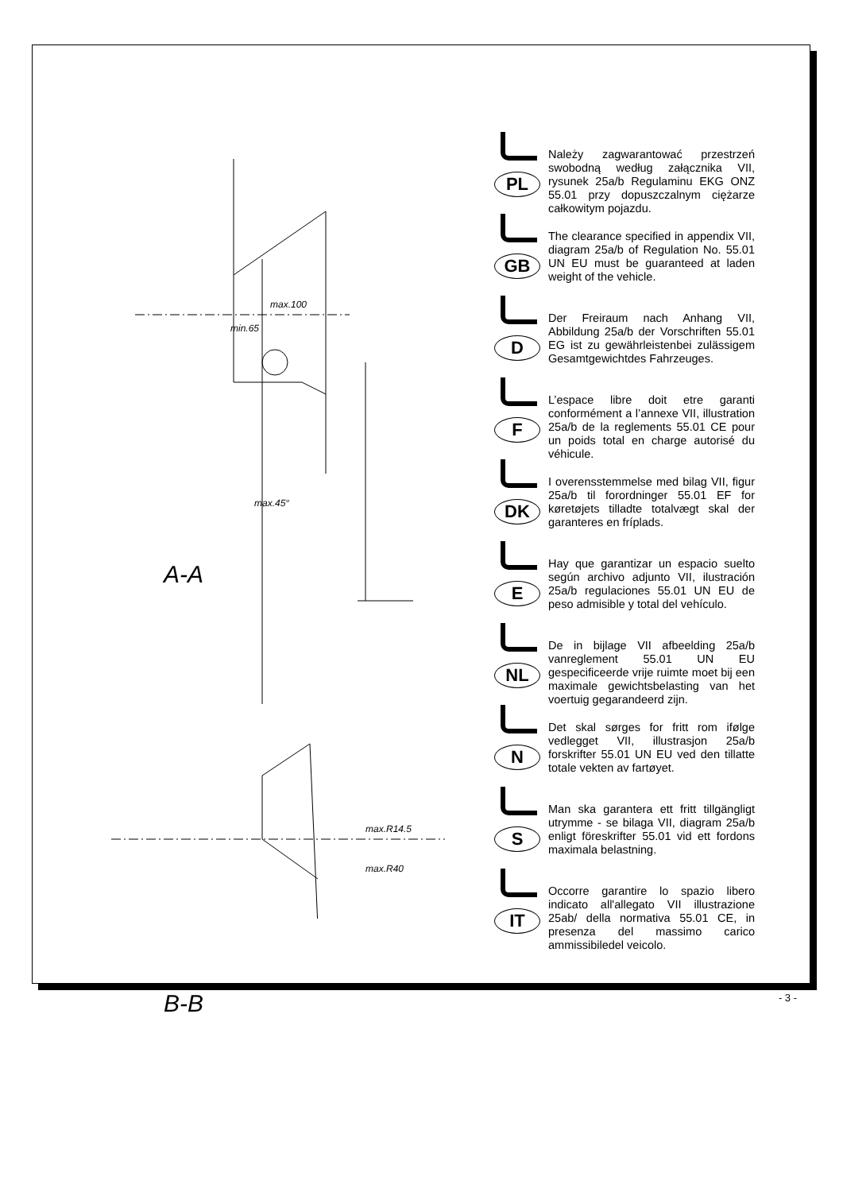A-A
B-B
max.100
min.65
max.45°
max.R14.5
max.R40
PL
Należy zagwarantować przestrzeń swobodną według załącznika VII, rysunek 25a/b Regulaminu EKG ONZ 55.01 przy dopuszczalnym ciężarze całkowitym pojazdu.
GB
The clearance specified in appendix VII, diagram 25a/b of Regulation No. 55.01 UN EU must be guaranteed at laden weight of the vehicle.
D
Der Freiraum nach Anhang VII, Abbildung 25a/b der Vorschriften 55.01 EG ist zu gewährleistenbei zulässigem Gesamtgewichtdes Fahrzeuges.
F
L’espace libre doit etre garanti conformément a l’annexe VII, illustration 25a/b de la reglements 55.01 CE pour un poids total en charge autorisé du véhicule.
DK
I overensstemmelse med bilag VII, figur 25a/b til forordninger 55.01 EF for køretøjets tilladte totalvægt skal der garanteres en fríplads.
E
Hay que garantizar un espacio suelto según archivo adjunto VII, ilustración 25a/b regulaciones 55.01 UN EU de peso admisible y total del vehículo.
NL
De in bijlage VII afbeelding 25a/b vanreglement 55.01 UN EU gespecificeerde vrije ruimte moet bij een maximale gewichtsbelasting van het voertuig gegarandeerd zijn.
N
Det skal sørges for fritt rom ifølge vedlegget VII, illustrasjon 25a/b forskrifter 55.01 UN EU ved den tillatte totale vekten av fartøyet.
S
Man ska garantera ett fritt tillgängligt utrymme - se bilaga VII, diagram 25a/b enligt föreskrifter 55.01 vid ett fordons maximala belastning.
IT
Occorre garantire lo spazio libero indicato all'allegato VII illustrazione 25ab/ della normativa 55.01 CE, in presenza del massimo carico ammissibiledel veicolo.
- 3 -